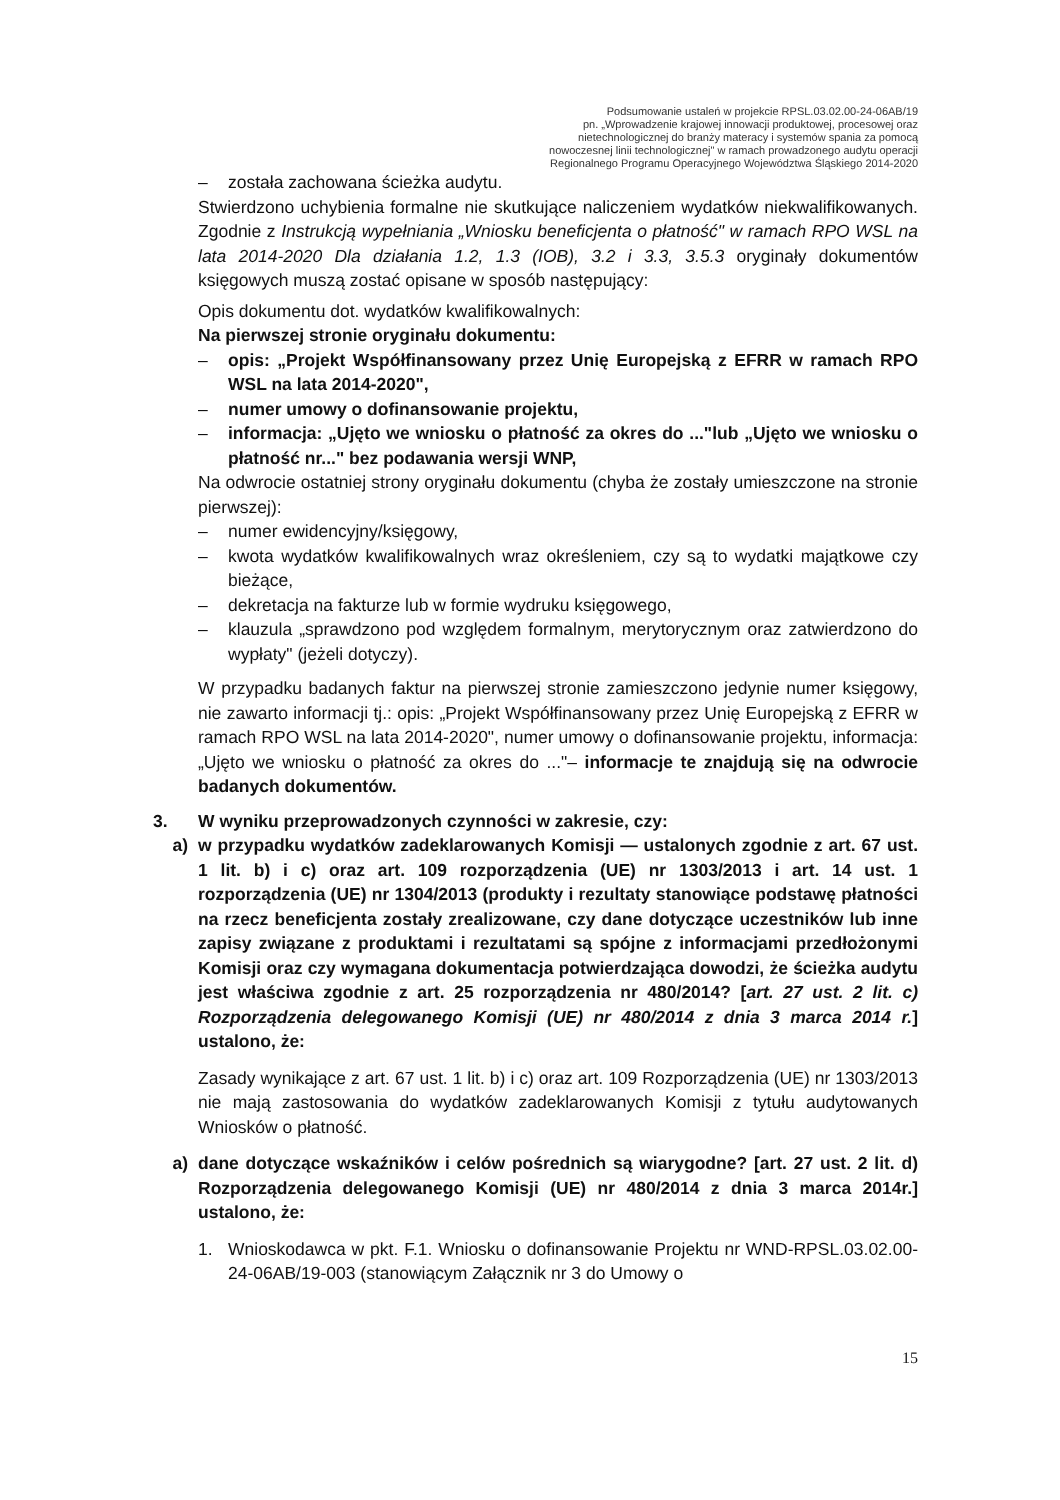Podsumowanie ustaleń w projekcie RPSL.03.02.00-24-06AB/19
pn. „Wprowadzenie krajowej innowacji produktowej, procesowej oraz
nietechnologicznej do branży materacy i systemów spania za pomocą
nowoczesnej linii technologicznej" w ramach prowadzonego audytu operacji
Regionalnego Programu Operacyjnego Województwa Śląskiego 2014-2020
– została zachowana ścieżka audytu.
Stwierdzono uchybienia formalne nie skutkujące naliczeniem wydatków niekwalifikowanych. Zgodnie z Instrukcją wypełniania „Wniosku beneficjenta o płatność" w ramach RPO WSL na lata 2014-2020 Dla działania 1.2, 1.3 (IOB), 3.2 i 3.3, 3.5.3 oryginały dokumentów księgowych muszą zostać opisane w sposób następujący:
Opis dokumentu dot. wydatków kwalifikowalnych:
Na pierwszej stronie oryginału dokumentu:
– opis: „Projekt Współfinansowany przez Unię Europejską z EFRR w ramach RPO WSL na lata 2014-2020",
– numer umowy o dofinansowanie projektu,
– informacja: „Ujęto we wniosku o płatność za okres do ..."lub „Ujęto we wniosku o płatność nr..." bez podawania wersji WNP,
Na odwrocie ostatniej strony oryginału dokumentu (chyba że zostały umieszczone na stronie pierwszej):
– numer ewidencyjny/księgowy,
– kwota wydatków kwalifikowalnych wraz określeniem, czy są to wydatki majątkowe czy bieżące,
– dekretacja na fakturze lub w formie wydruku księgowego,
– klauzula „sprawdzono pod względem formalnym, merytorycznym oraz zatwierdzono do wypłaty" (jeżeli dotyczy).
W przypadku badanych faktur na pierwszej stronie zamieszczono jedynie numer księgowy, nie zawarto informacji tj.: opis: „Projekt Współfinansowany przez Unię Europejską z EFRR w ramach RPO WSL na lata 2014-2020", numer umowy o dofinansowanie projektu, informacja: „Ujęto we wniosku o płatność za okres do ..."– informacje te znajdują się na odwrocie badanych dokumentów.
3. W wyniku przeprowadzonych czynności w zakresie, czy:
a) w przypadku wydatków zadeklarowanych Komisji — ustalonych zgodnie z art. 67 ust. 1 lit. b) i c) oraz art. 109 rozporządzenia (UE) nr 1303/2013 i art. 14 ust. 1 rozporządzenia (UE) nr 1304/2013 (produkty i rezultaty stanowiące podstawę płatności na rzecz beneficjenta zostały zrealizowane, czy dane dotyczące uczestników lub inne zapisy związane z produktami i rezultatami są spójne z informacjami przedłożonymi Komisji oraz czy wymagana dokumentacja potwierdzająca dowodzi, że ścieżka audytu jest właściwa zgodnie z art. 25 rozporządzenia nr 480/2014? [art. 27 ust. 2 lit. c) Rozporządzenia delegowanego Komisji (UE) nr 480/2014 z dnia 3 marca 2014 r.] ustalono, że:
Zasady wynikające z art. 67 ust. 1 lit. b) i c) oraz art. 109 Rozporządzenia (UE) nr 1303/2013 nie mają zastosowania do wydatków zadeklarowanych Komisji z tytułu audytowanych Wniosków o płatność.
a) dane dotyczące wskaźników i celów pośrednich są wiarygodne? [art. 27 ust. 2 lit. d) Rozporządzenia delegowanego Komisji (UE) nr 480/2014 z dnia 3 marca 2014r.] ustalono, że:
1. Wnioskodawca w pkt. F.1. Wniosku o dofinansowanie Projektu nr WND-RPSL.03.02.00-24-06AB/19-003 (stanowiącym Załącznik nr 3 do Umowy o
15